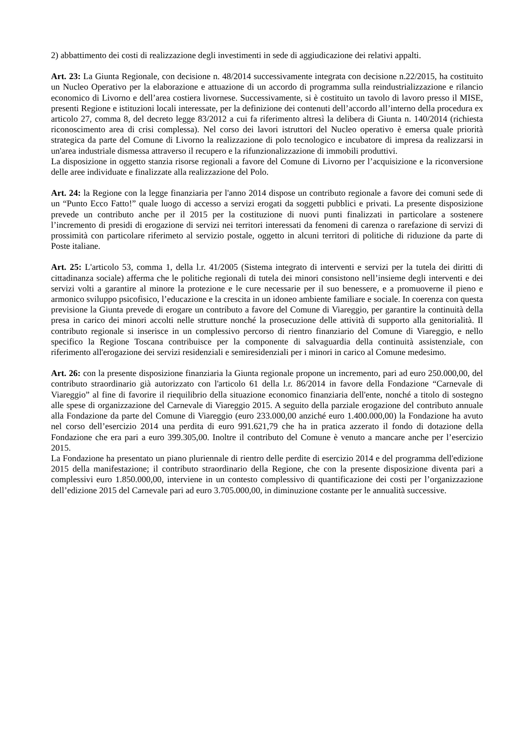2) abbattimento dei costi di realizzazione degli investimenti in sede di aggiudicazione dei relativi appalti.
Art. 23: La Giunta Regionale, con decisione n. 48/2014 successivamente integrata con decisione n.22/2015, ha costituito un Nucleo Operativo per la elaborazione e attuazione di un accordo di programma sulla reindustrializzazione e rilancio economico di Livorno e dell’area costiera livornese. Successivamente, si è costituito un tavolo di lavoro presso il MISE, presenti Regione e istituzioni locali interessate, per la definizione dei contenuti dell’accordo all’interno della procedura ex articolo 27, comma 8, del decreto legge 83/2012 a cui fa riferimento altresì la delibera di Giunta n. 140/2014 (richiesta riconoscimento area di crisi complessa). Nel corso dei lavori istruttori del Nucleo operativo è emersa quale priorità strategica da parte del Comune di Livorno la realizzazione di polo tecnologico e incubatore di impresa da realizzarsi in un'area industriale dismessa attraverso il recupero e la rifunzionalizzazione di immobili produttivi.
La disposizione in oggetto stanzia risorse regionali a favore del Comune di Livorno per l’acquisizione e la riconversione delle aree individuate e finalizzate alla realizzazione del Polo.
Art. 24: la Regione con la legge finanziaria per l'anno 2014 dispose un contributo regionale a favore dei comuni sede di un “Punto Ecco Fatto!” quale luogo di accesso a servizi erogati da soggetti pubblici e privati. La presente disposizione prevede un contributo anche per il 2015 per la costituzione di nuovi punti finalizzati in particolare a sostenere l’incremento di presidi di erogazione di servizi nei territori interessati da fenomeni di carenza o rarefazione di servizi di prossimità con particolare riferimeto al servizio postale, oggetto in alcuni territori di politiche di riduzione da parte di Poste italiane.
Art. 25: L'articolo 53, comma 1, della l.r. 41/2005 (Sistema integrato di interventi e servizi per la tutela dei diritti di cittadinanza sociale) afferma che le politiche regionali di tutela dei minori consistono nell’insieme degli interventi e dei servizi volti a garantire al minore la protezione e le cure necessarie per il suo benessere, e a promuoverne il pieno e armonico sviluppo psicofisico, l’educazione e la crescita in un idoneo ambiente familiare e sociale. In coerenza con questa previsione la Giunta prevede di erogare un contributo a favore del Comune di Viareggio, per garantire la continuità della presa in carico dei minori accolti nelle strutture nonché la prosecuzione delle attività di supporto alla genitorialità. Il contributo regionale si inserisce in un complessivo percorso di rientro finanziario del Comune di Viareggio, e nello specifico la Regione Toscana contribuisce per la componente di salvaguardia della continuità assistenziale, con riferimento all'erogazione dei servizi residenziali e semiresidenziali per i minori in carico al Comune medesimo.
Art. 26: con la presente disposizione finanziaria la Giunta regionale propone un incremento, pari ad euro 250.000,00, del contributo straordinario già autorizzato con l'articolo 61 della l.r. 86/2014 in favore della Fondazione “Carnevale di Viareggio” al fine di favorire il riequilibrio della situazione economico finanziaria dell'ente, nonché a titolo di sostegno alle spese di organizzazione del Carnevale di Viareggio 2015. A seguito della parziale erogazione del contributo annuale alla Fondazione da parte del Comune di Viareggio (euro 233.000,00 anziché euro 1.400.000,00) la Fondazione ha avuto nel corso dell’esercizio 2014 una perdita di euro 991.621,79 che ha in pratica azzerato il fondo di dotazione della Fondazione che era pari a euro 399.305,00. Inoltre il contributo del Comune è venuto a mancare anche per l’esercizio 2015.
La Fondazione ha presentato un piano pluriennale di rientro delle perdite di esercizio 2014 e del programma dell'edizione 2015 della manifestazione; il contributo straordinario della Regione, che con la presente disposizione diventa pari a complessivi euro 1.850.000,00, interviene in un contesto complessivo di quantificazione dei costi per l’organizzazione dell’edizione 2015 del Carnevale pari ad euro 3.705.000,00, in diminuzione costante per le annualità successive.